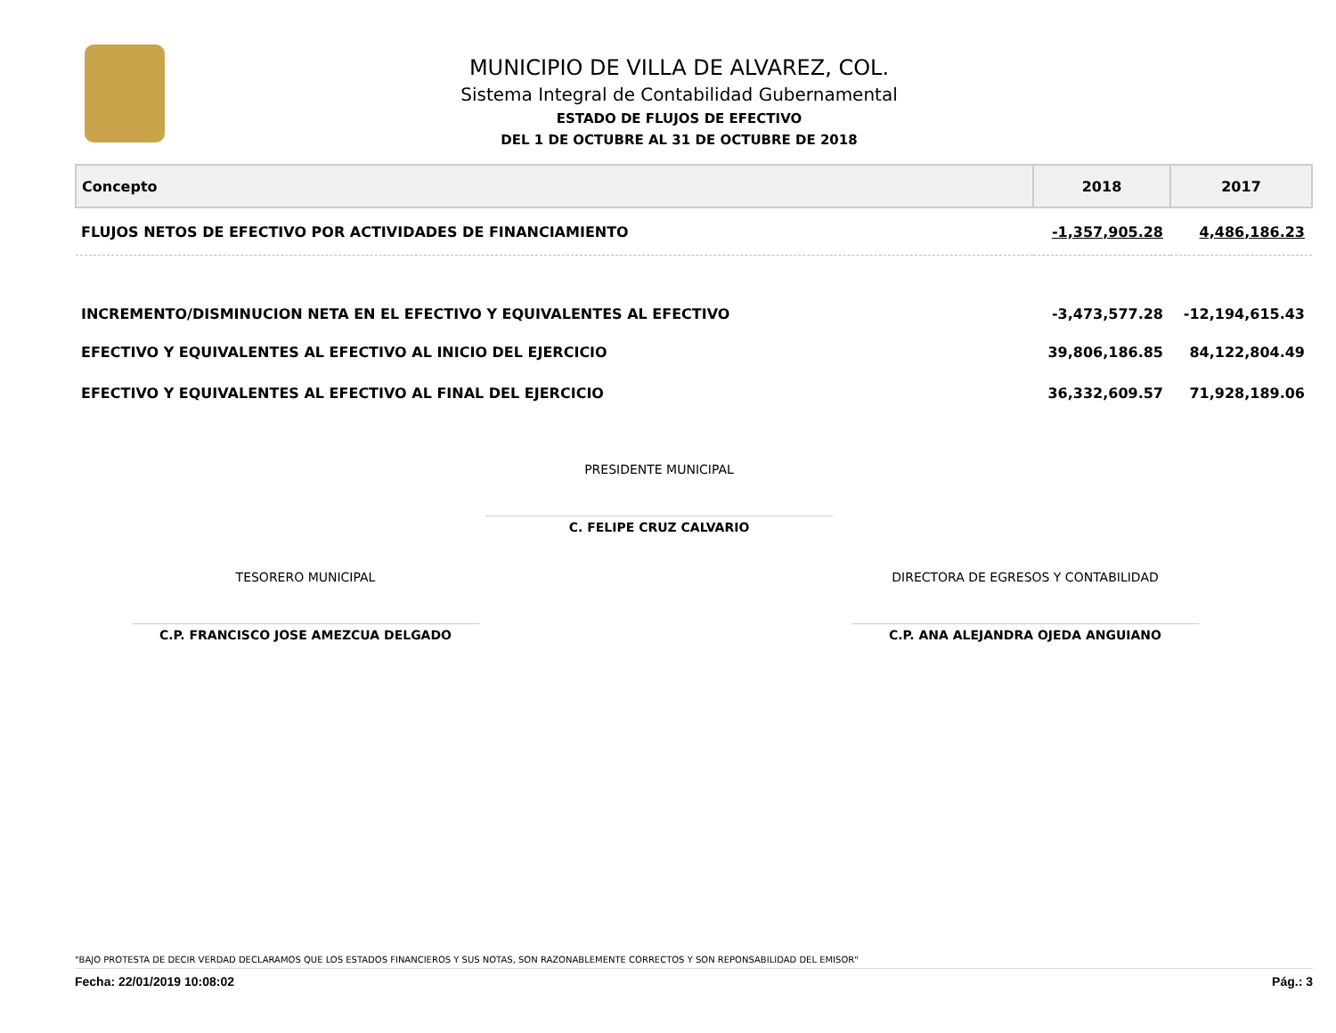MUNICIPIO DE VILLA DE ALVAREZ, COL.
Sistema Integral de Contabilidad Gubernamental
ESTADO DE FLUJOS DE EFECTIVO
DEL 1 DE OCTUBRE AL 31 DE OCTUBRE DE 2018
| Concepto | 2018 | 2017 |
| --- | --- | --- |
| FLUJOS NETOS DE EFECTIVO POR ACTIVIDADES DE FINANCIAMIENTO | -1,357,905.28 | 4,486,186.23 |
| INCREMENTO/DISMINUCION NETA EN EL EFECTIVO Y EQUIVALENTES AL EFECTIVO | -3,473,577.28 | -12,194,615.43 |
| EFECTIVO Y EQUIVALENTES AL EFECTIVO AL INICIO DEL EJERCICIO | 39,806,186.85 | 84,122,804.49 |
| EFECTIVO Y EQUIVALENTES AL EFECTIVO AL FINAL DEL EJERCICIO | 36,332,609.57 | 71,928,189.06 |
PRESIDENTE MUNICIPAL
C. FELIPE CRUZ CALVARIO
TESORERO MUNICIPAL
C.P. FRANCISCO JOSE AMEZCUA DELGADO
DIRECTORA DE EGRESOS Y CONTABILIDAD
C.P. ANA ALEJANDRA OJEDA ANGUIANO
"BAJO PROTESTA DE DECIR VERDAD DECLARAMOS QUE LOS ESTADOS FINANCIEROS Y SUS NOTAS, SON RAZONABLEMENTE CORRECTOS Y SON REPONSABILIDAD DEL EMISOR"
Fecha: 22/01/2019 10:08:02 Pág.: 3